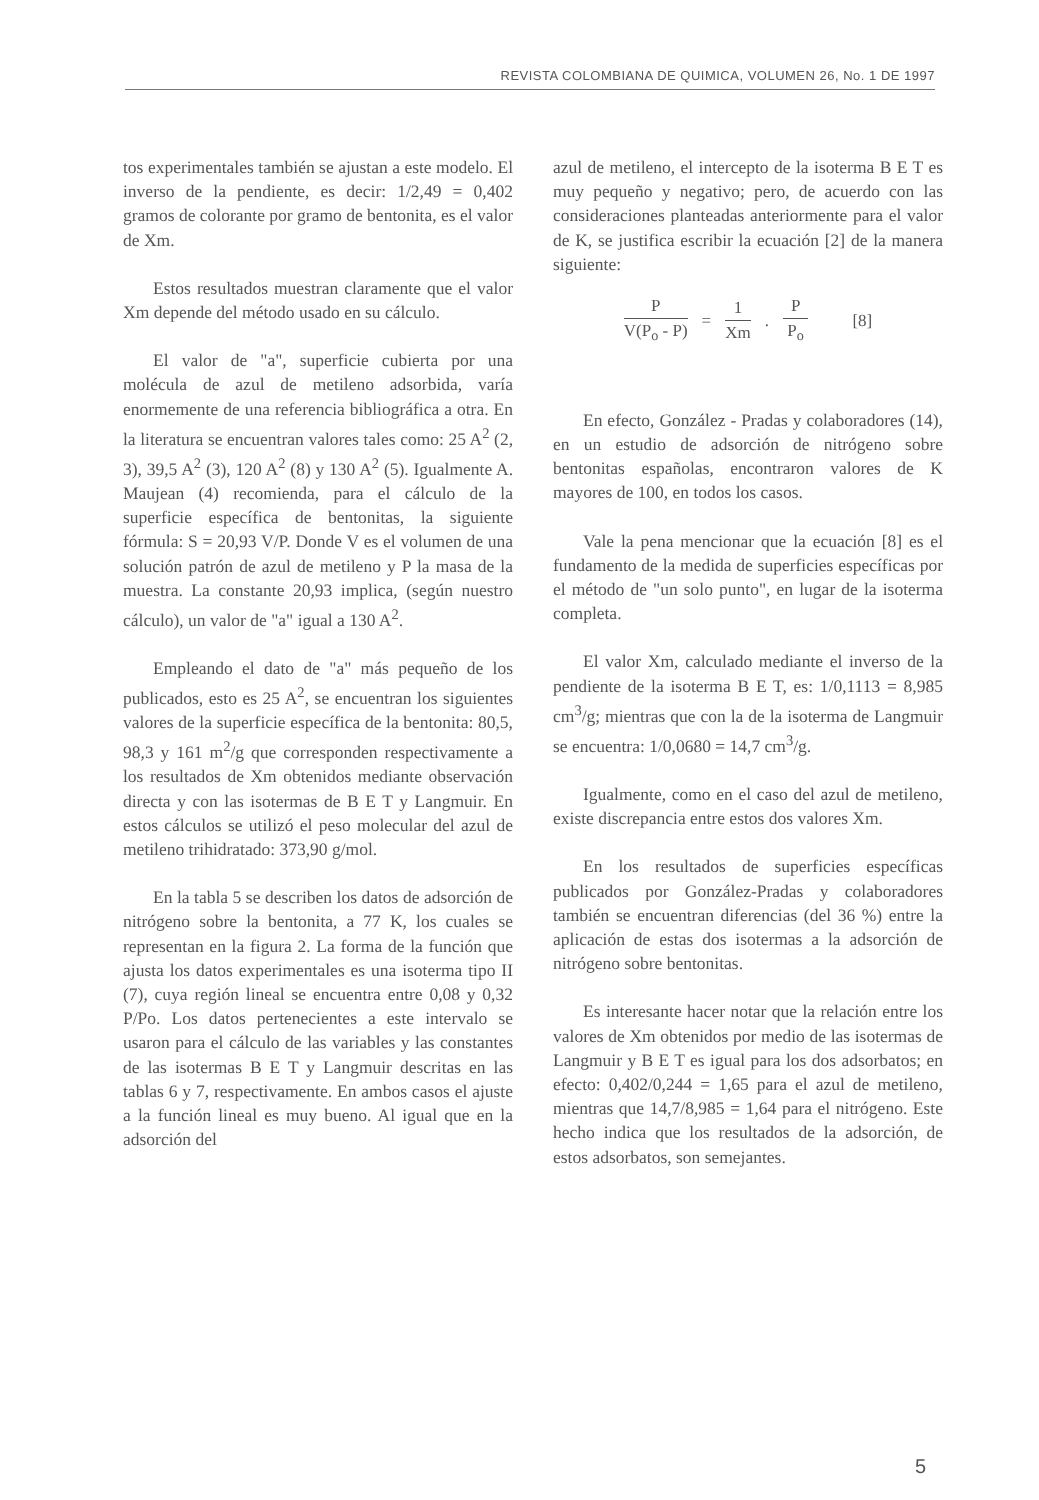REVISTA COLOMBIANA DE QUIMICA, VOLUMEN 26, No. 1 DE 1997
tos experimentales también se ajustan a este modelo. El inverso de la pendiente, es decir: 1/2,49 = 0,402 gramos de colorante por gramo de bentonita, es el valor de Xm.
Estos resultados muestran claramente que el valor Xm depende del método usado en su cálculo.
El valor de "a", superficie cubierta por una molécula de azul de metileno adsorbida, varía enormemente de una referencia bibliográfica a otra. En la literatura se encuentran valores tales como: 25 A<sup>2</sup> (2, 3), 39,5 A<sup>2</sup> (3), 120 A<sup>2</sup> (8) y 130 A<sup>2</sup> (5). Igualmente A. Maujean (4) recomienda, para el cálculo de la superficie específica de bentonitas, la siguiente fórmula: S = 20,93 V/P. Donde V es el volumen de una solución patrón de azul de metileno y P la masa de la muestra. La constante 20,93 implica, (según nuestro cálculo), un valor de "a" igual a 130 A<sup>2</sup>.
Empleando el dato de "a" más pequeño de los publicados, esto es 25 A<sup>2</sup>, se encuentran los siguientes valores de la superficie específica de la bentonita: 80,5, 98,3 y 161 m<sup>2</sup>/g que corresponden respectivamente a los resultados de Xm obtenidos mediante observación directa y con las isotermas de B E T y Langmuir. En estos cálculos se utilizó el peso molecular del azul de metileno trihidratado: 373,90 g/mol.
En la tabla 5 se describen los datos de adsorción de nitrógeno sobre la bentonita, a 77 K, los cuales se representan en la figura 2. La forma de la función que ajusta los datos experimentales es una isoterma tipo II (7), cuya región lineal se encuentra entre 0,08 y 0,32 P/Po. Los datos pertenecientes a este intervalo se usaron para el cálculo de las variables y las constantes de las isotermas B E T y Langmuir descritas en las tablas 6 y 7, respectivamente. En ambos casos el ajuste a la función lineal es muy bueno. Al igual que en la adsorción del
azul de metileno, el intercepto de la isoterma B E T es muy pequeño y negativo; pero, de acuerdo con las consideraciones planteadas anteriormente para el valor de K, se justifica escribir la ecuación [2] de la manera siguiente:
P
V(P<sub>o</sub> - P)
=
1
Xm
.
P
P<sub>o</sub>
[8]
En efecto, González - Pradas y colaboradores (14), en un estudio de adsorción de nitrógeno sobre bentonitas españolas, encontraron valores de K mayores de 100, en todos los casos.
Vale la pena mencionar que la ecuación [8] es el fundamento de la medida de superficies específicas por el método de "un solo punto", en lugar de la isoterma completa.
El valor Xm, calculado mediante el inverso de la pendiente de la isoterma B E T, es: 1/0,1113 = 8,985 cm<sup>3</sup>/g; mientras que con la de la isoterma de Langmuir se encuentra: 1/0,0680 = 14,7 cm<sup>3</sup>/g.
Igualmente, como en el caso del azul de metileno, existe discrepancia entre estos dos valores Xm.
En los resultados de superficies específicas publicados por González-Pradas y colaboradores también se encuentran diferencias (del 36 %) entre la aplicación de estas dos isotermas a la adsorción de nitrógeno sobre bentonitas.
Es interesante hacer notar que la relación entre los valores de Xm obtenidos por medio de las isotermas de Langmuir y B E T es igual para los dos adsorbatos; en efecto: 0,402/0,244 = 1,65 para el azul de metileno, mientras que 14,7/8,985 = 1,64 para el nitrógeno. Este hecho indica que los resultados de la adsorción, de estos adsorbatos, son semejantes.
5